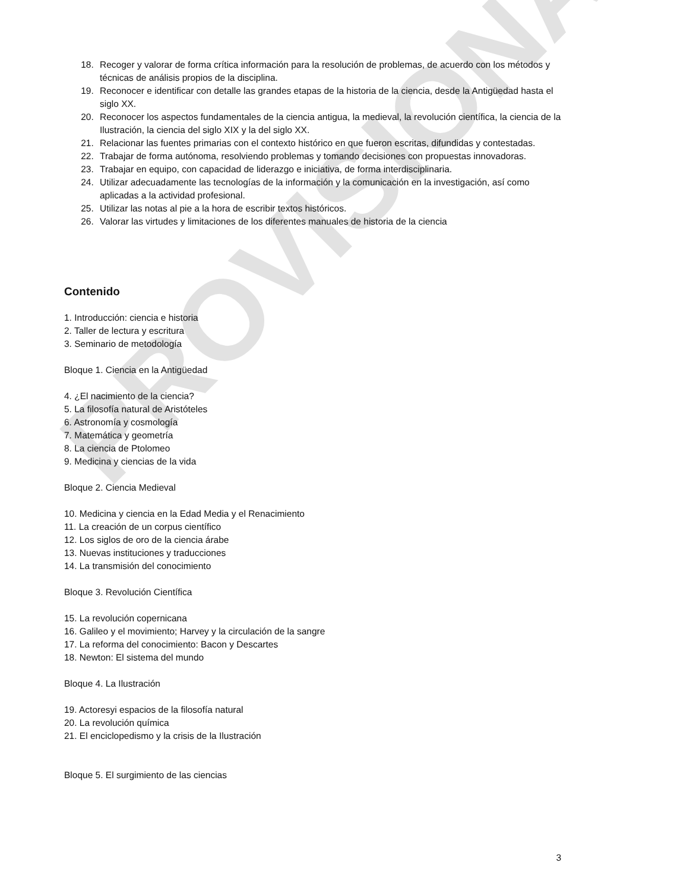PROVISIONAL
18. Recoger y valorar de forma crítica información para la resolución de problemas, de acuerdo con los métodos y técnicas de análisis propios de la disciplina.
19. Reconocer e identificar con detalle las grandes etapas de la historia de la ciencia, desde la Antigüedad hasta el siglo XX.
20. Reconocer los aspectos fundamentales de la ciencia antigua, la medieval, la revolución científica, la ciencia de la Ilustración, la ciencia del siglo XIX y la del siglo XX.
21. Relacionar las fuentes primarias con el contexto histórico en que fueron escritas, difundidas y contestadas.
22. Trabajar de forma autónoma, resolviendo problemas y tomando decisiones con propuestas innovadoras.
23. Trabajar en equipo, con capacidad de liderazgo e iniciativa, de forma interdisciplinaria.
24. Utilizar adecuadamente las tecnologías de la información y la comunicación en la investigación, así como aplicadas a la actividad profesional.
25. Utilizar las notas al pie a la hora de escribir textos históricos.
26. Valorar las virtudes y limitaciones de los diferentes manuales de historia de la ciencia
Contenido
1. Introducción: ciencia e historia
2. Taller de lectura y escritura
3. Seminario de metodología
Bloque 1. Ciencia en la Antigüedad
4. ¿El nacimiento de la ciencia?
5. La filosofía natural de Aristóteles
6. Astronomía y cosmología
7. Matemática y geometría
8. La ciencia de Ptolomeo
9. Medicina y ciencias de la vida
Bloque 2. Ciencia Medieval
10. Medicina y ciencia en la Edad Media y el Renacimiento
11. La creación de un corpus científico
12. Los siglos de oro de la ciencia árabe
13. Nuevas instituciones y traducciones
14. La transmisión del conocimiento
Bloque 3. Revolución Científica
15. La revolución copernicana
16. Galileo y el movimiento; Harvey y la circulación de la sangre
17. La reforma del conocimiento: Bacon y Descartes
18. Newton: El sistema del mundo
Bloque 4. La Ilustración
19. Actoresyi espacios de la filosofía natural
20. La revolución química
21. El enciclopedismo y la crisis de la Ilustración
Bloque 5. El surgimiento de las ciencias
3